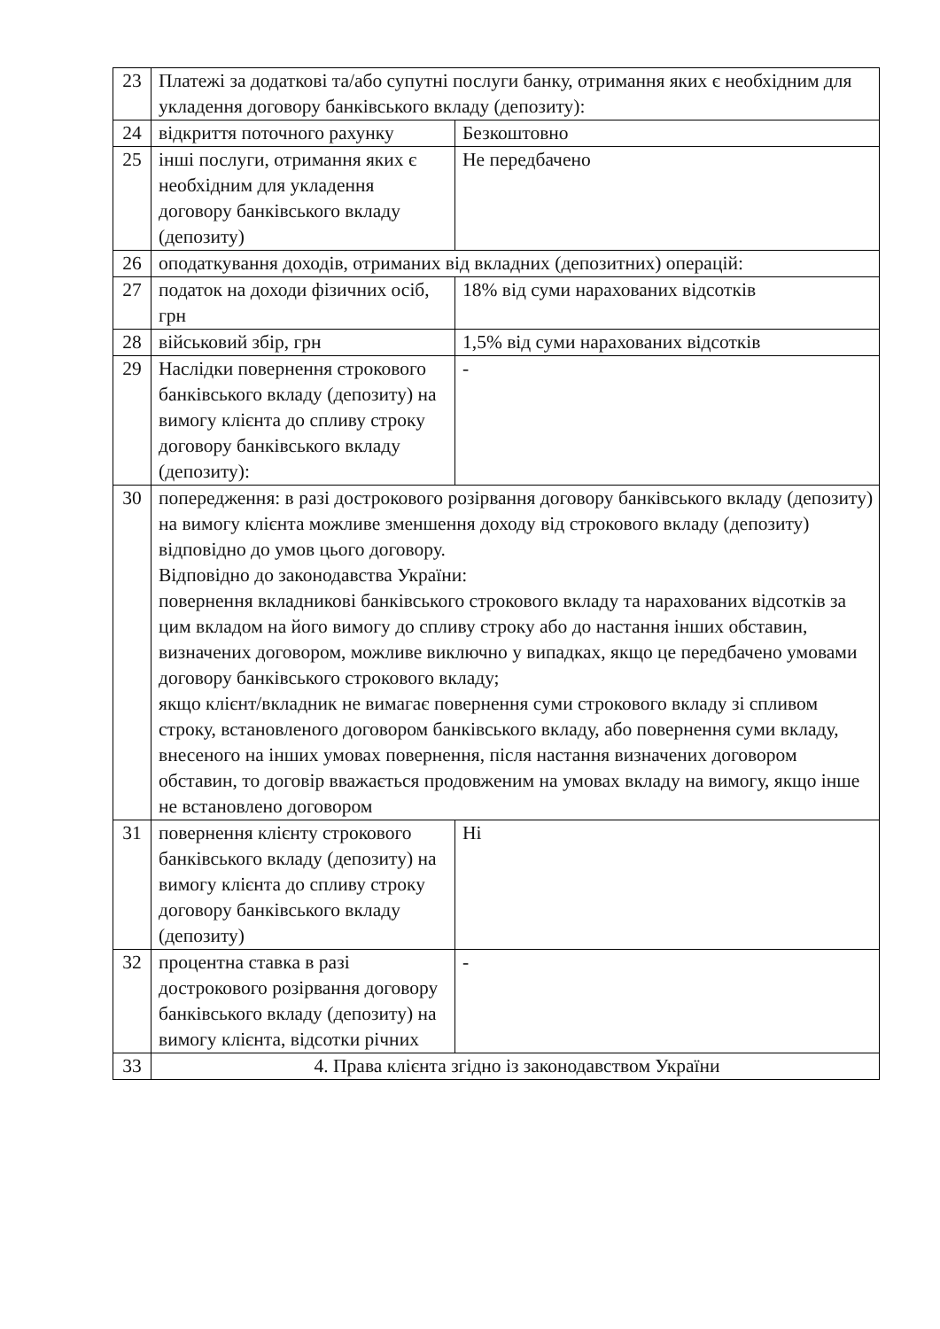| 23 | Платежі за додаткові та/або супутні послуги банку, отримання яких є необхідним для укладення договору банківського вкладу (депозиту): | |
| 24 | відкриття поточного рахунку | Безкоштовно |
| 25 | інші послуги, отримання яких є необхідним для укладення договору банківського вкладу (депозиту) | Не передбачено |
| 26 | оподаткування доходів, отриманих від вкладних (депозитних) операцій: | |
| 27 | податок на доходи фізичних осіб, грн | 18% від суми нарахованих відсотків |
| 28 | військовий збір, грн | 1,5% від суми нарахованих відсотків |
| 29 | Наслідки повернення строкового банківського вкладу (депозиту) на вимогу клієнта до спливу строку договору банківського вкладу (депозиту): | - |
| 30 | попередження: в разі дострокового розірвання договору банківського вкладу (депозиту) на вимогу клієнта можливе зменшення доходу від строкового вкладу (депозиту) відповідно до умов цього договору. Відповідно до законодавства України: повернення вкладникові банківського строкового вкладу та нарахованих відсотків за цим вкладом на його вимогу до спливу строку або до настання інших обставин, визначених договором, можливе виключно у випадках, якщо це передбачено умовами договору банківського строкового вкладу; якщо клієнт/вкладник не вимагає повернення суми строкового вкладу зі спливом строку, встановленого договором банківського вкладу, або повернення суми вкладу, внесеного на інших умовах повернення, після настання визначених договором обставин, то договір вважається продовженим на умовах вкладу на вимогу, якщо інше не встановлено договором | |
| 31 | повернення клієнту строкового банківського вкладу (депозиту) на вимогу клієнта до спливу строку договору банківського вкладу (депозиту) | Ні |
| 32 | процентна ставка в разі дострокового розірвання договору банківського вкладу (депозиту) на вимогу клієнта, відсотки річних | - |
| 33 | 4. Права клієнта згідно із законодавством України | |